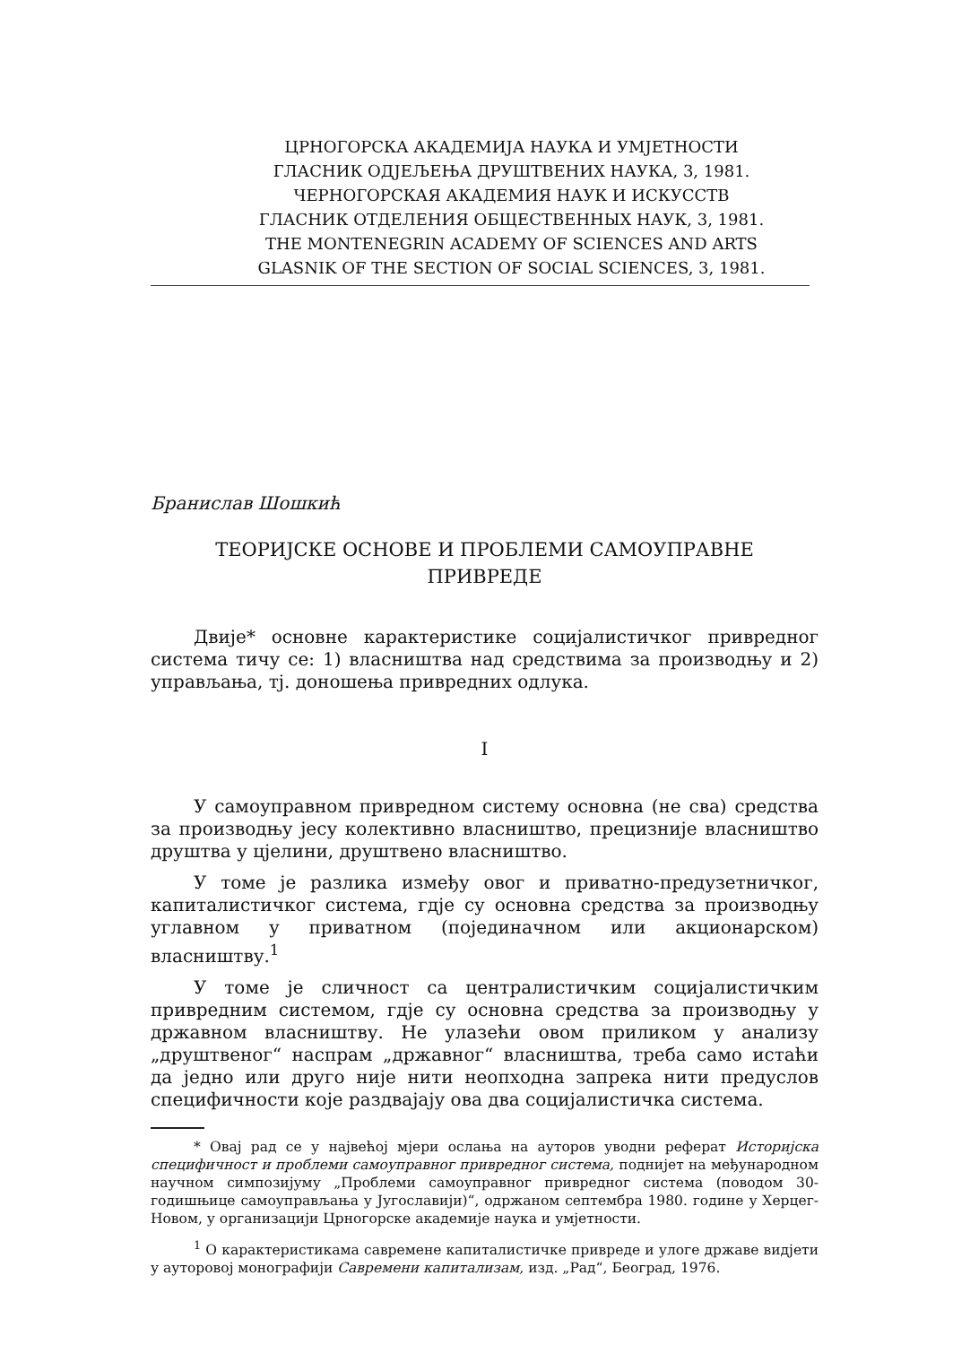ЦРНОГОРСКА АКАДЕМИЈА НАУКА И УМЈЕТНОСТИ
ГЛАСНИК ОДЈЕЉЕЊА ДРУШТВЕНИХ НАУКА, 3, 1981.
ЧЕРНОГОРСКАЯ АКАДЕМИЯ НАУК И ИСКУССТВ
ГЛАСНИК ОТДЕЛЕНИЯ ОБЩЕСТВЕННЫХ НАУК, 3, 1981.
THE MONTENEGRIN ACADEMY OF SCIENCES AND ARTS
GLASNIK OF THE SECTION OF SOCIAL SCIENCES, 3, 1981.
Бранислав Шошкић
ТЕОРИЈСКЕ ОСНОВЕ И ПРОБЛЕМИ САМОУПРАВНЕ
ПРИВРЕДЕ
Двије* основне карактеристике социјалистичког привредног система тичу се: 1) власништва над средствима за производњу и 2) управљања, тј. доношења привредних одлука.
I
У самоуправном привредном систему основна (не сва) средства за производњу јесу колективно власништво, прецизније власништво друштва у цјелини, друштвено власништво.
У томе је разлика између овог и приватно-предузетничког, капиталистичког система, гдје су основна средства за производњу углавном у приватном (појединачном или акционарском) власништву.<sup>1</sup>
У томе је сличност са централистичким социјалистичким привредним системом, гдје су основна средства за производњу у државном власништву. Не улазећи овом приликом у анализу „друштвеног“ наспрам „државног“ власништва, треба само истаћи да једно или друго није нити неопходна запрека нити предуслов специфичности које раздвајају ова два социјалистичка система.
* Овај рад се у највећој мјери ослања на ауторов уводни реферат Историјска специфичност и проблеми самоуправног привредног система, поднијет на међународном научном симпозијуму „Проблеми самоуправног привредног система (поводом 30-годишњице самоуправљања у Југославији)“, одржаном септембра 1980. године у Херцег-Новом, у организацији Црногорске академије наука и умјетности.
<sup>1</sup> О карактеристикама савремене капиталистичке привреде и улоге државе видјети у ауторовој монографији Савремени капитализам, изд. „Рад“, Београд, 1976.